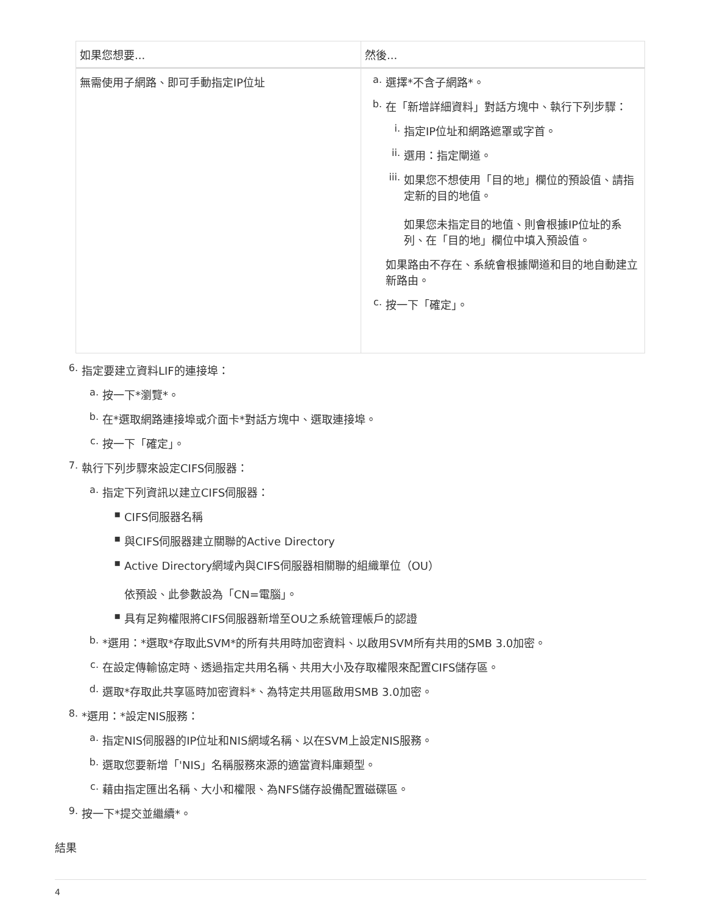| 如果您想要... | 然後... |
| --- | --- |
| 無需使用子網路、即可手動指定IP位址 | a. 選擇*不含子網路*。 b. 在「新增詳細資料」對話方塊中、執行下列步驟： i. 指定IP位址和網路遮罩或字首。 ii. 選用：指定閘道。 iii. 如果您不想使用「目的地」欄位的預設值、請指定新的目的地值。 如果您未指定目的地值、則會根據IP位址的系列、在「目的地」欄位中填入預設值。 如果路由不存在、系統會根據閘道和目的地自動建立新路由。 c. 按一下「確定」。 |
6. 指定要建立資料LIF的連接埠：
a. 按一下*瀏覽*。
b. 在*選取網路連接埠或介面卡*對話方塊中、選取連接埠。
c. 按一下「確定」。
7. 執行下列步驟來設定CIFS伺服器：
a. 指定下列資訊以建立CIFS伺服器：
▪ CIFS伺服器名稱
▪ 與CIFS伺服器建立關聯的Active Directory
▪ Active Directory網域內與CIFS伺服器相關聯的組織單位（OU）
依預設、此參數設為「CN=電腦」。
▪ 具有足夠權限將CIFS伺服器新增至OU之系統管理帳戶的認證
b. *選用：*選取*存取此SVM*的所有共用時加密資料、以啟用SVM所有共用的SMB 3.0加密。
c. 在設定傳輸協定時、透過指定共用名稱、共用大小及存取權限來配置CIFS儲存區。
d. 選取*存取此共享區時加密資料*、為特定共用區啟用SMB 3.0加密。
8. *選用：*設定NIS服務：
a. 指定NIS伺服器的IP位址和NIS網域名稱、以在SVM上設定NIS服務。
b. 選取您要新增「'NIS」名稱服務來源的適當資料庫類型。
c. 藉由指定匯出名稱、大小和權限、為NFS儲存設備配置磁碟區。
9. 按一下*提交並繼續*。
結果
4